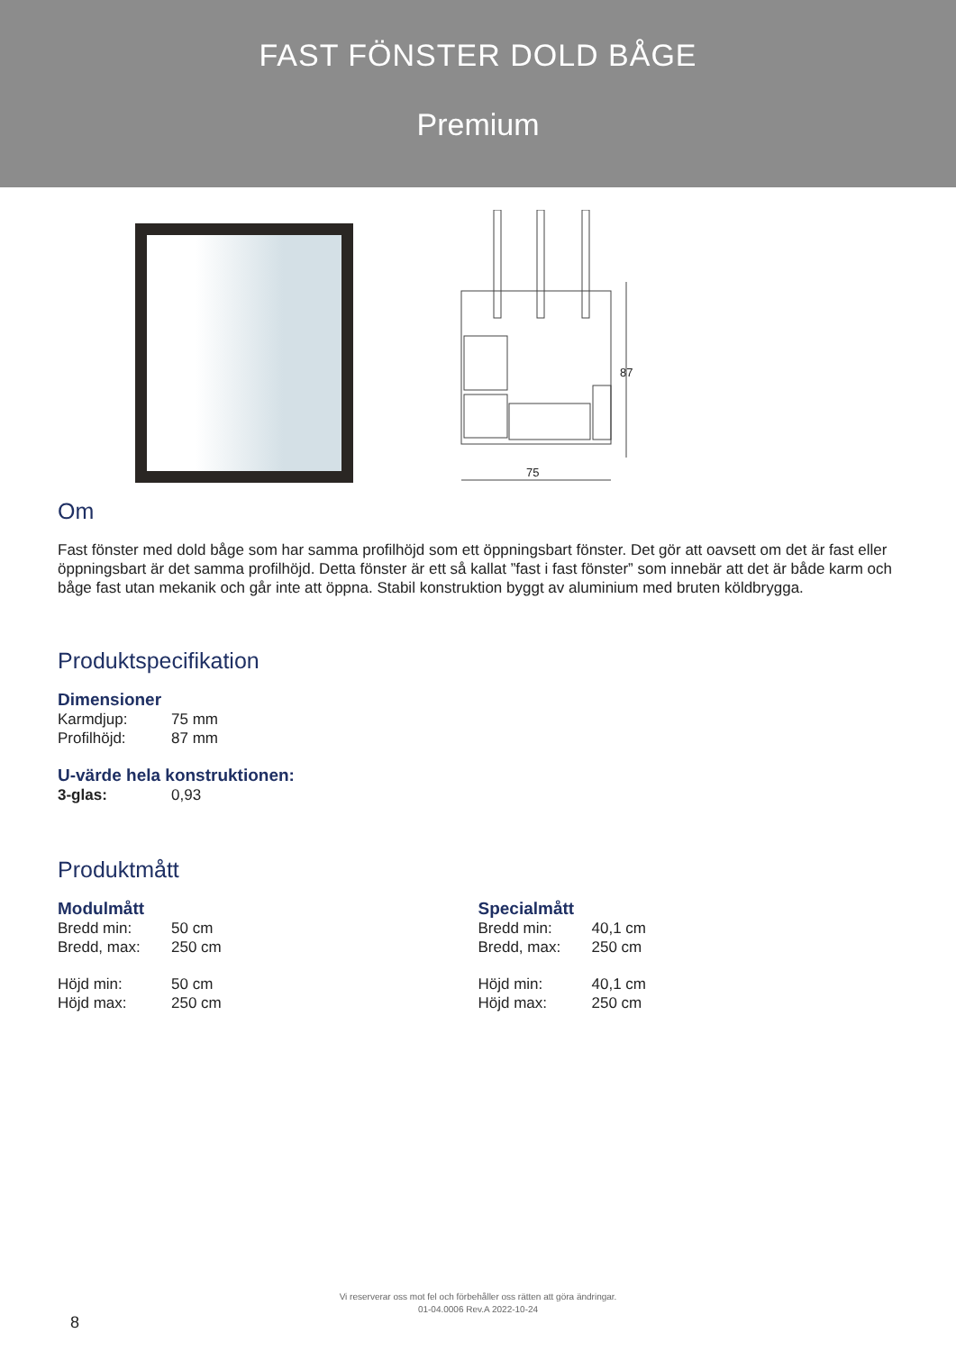FAST FÖNSTER DOLD BÅGE
Premium
87
75
Om
Fast fönster med dold båge som har samma profilhöjd som ett öppningsbart fönster. Det gör att oavsett om det är fast eller öppningsbart är det samma profilhöjd. Detta fönster är ett så kallat ”fast i fast fönster” som innebär att det är både karm och båge fast utan mekanik och går inte att öppna. Stabil konstruktion byggt av aluminium med bruten köldbrygga.
Produktspecifikation
Dimensioner
Karmdjup: 75 mm
Profilhöjd: 87 mm
U-värde hela konstruktionen:
3-glas: 0,93
Produktmått
Modulmått
Bredd min: 50 cm
Bredd, max: 250 cm
Höjd min: 50 cm
Höjd max: 250 cm
Specialmått
Bredd min: 40,1 cm
Bredd, max: 250 cm
Höjd min: 40,1 cm
Höjd max: 250 cm
Vi reserverar oss mot fel och förbehåller oss rätten att göra ändringar.
01-04.0006 Rev.A 2022-10-24
8